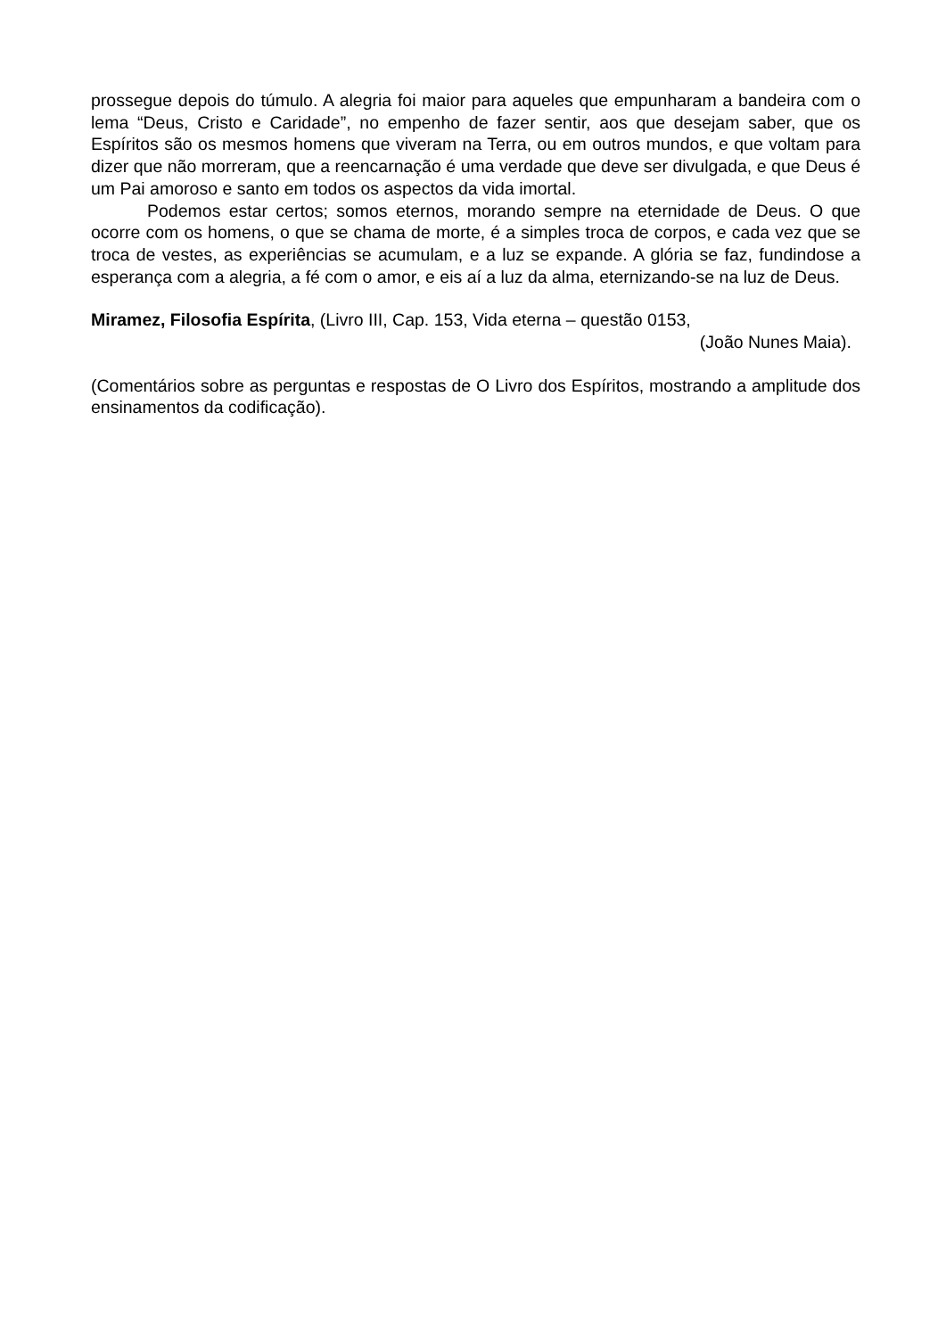prossegue depois do túmulo. A alegria foi maior para aqueles que empunharam a bandeira com o lema “Deus, Cristo e Caridade”, no empenho de fazer sentir, aos que desejam saber, que os Espíritos são os mesmos homens que viveram na Terra, ou em outros mundos, e que voltam para dizer que não morreram, que a reencarnação é uma verdade que deve ser divulgada, e que Deus é um Pai amoroso e santo em todos os aspectos da vida imortal.
Podemos estar certos; somos eternos, morando sempre na eternidade de Deus. O que ocorre com os homens, o que se chama de morte, é a simples troca de corpos, e cada vez que se troca de vestes, as experiências se acumulam, e a luz se expande. A glória se faz, fundindose a esperança com a alegria, a fé com o amor, e eis aí a luz da alma, eternizando-se na luz de Deus.
Miramez, Filosofia Espírita, (Livro III, Cap. 153, Vida eterna – questão 0153,
(João Nunes Maia).
(Comentários sobre as perguntas e respostas de O Livro dos Espíritos, mostrando a amplitude dos ensinamentos da codificação).